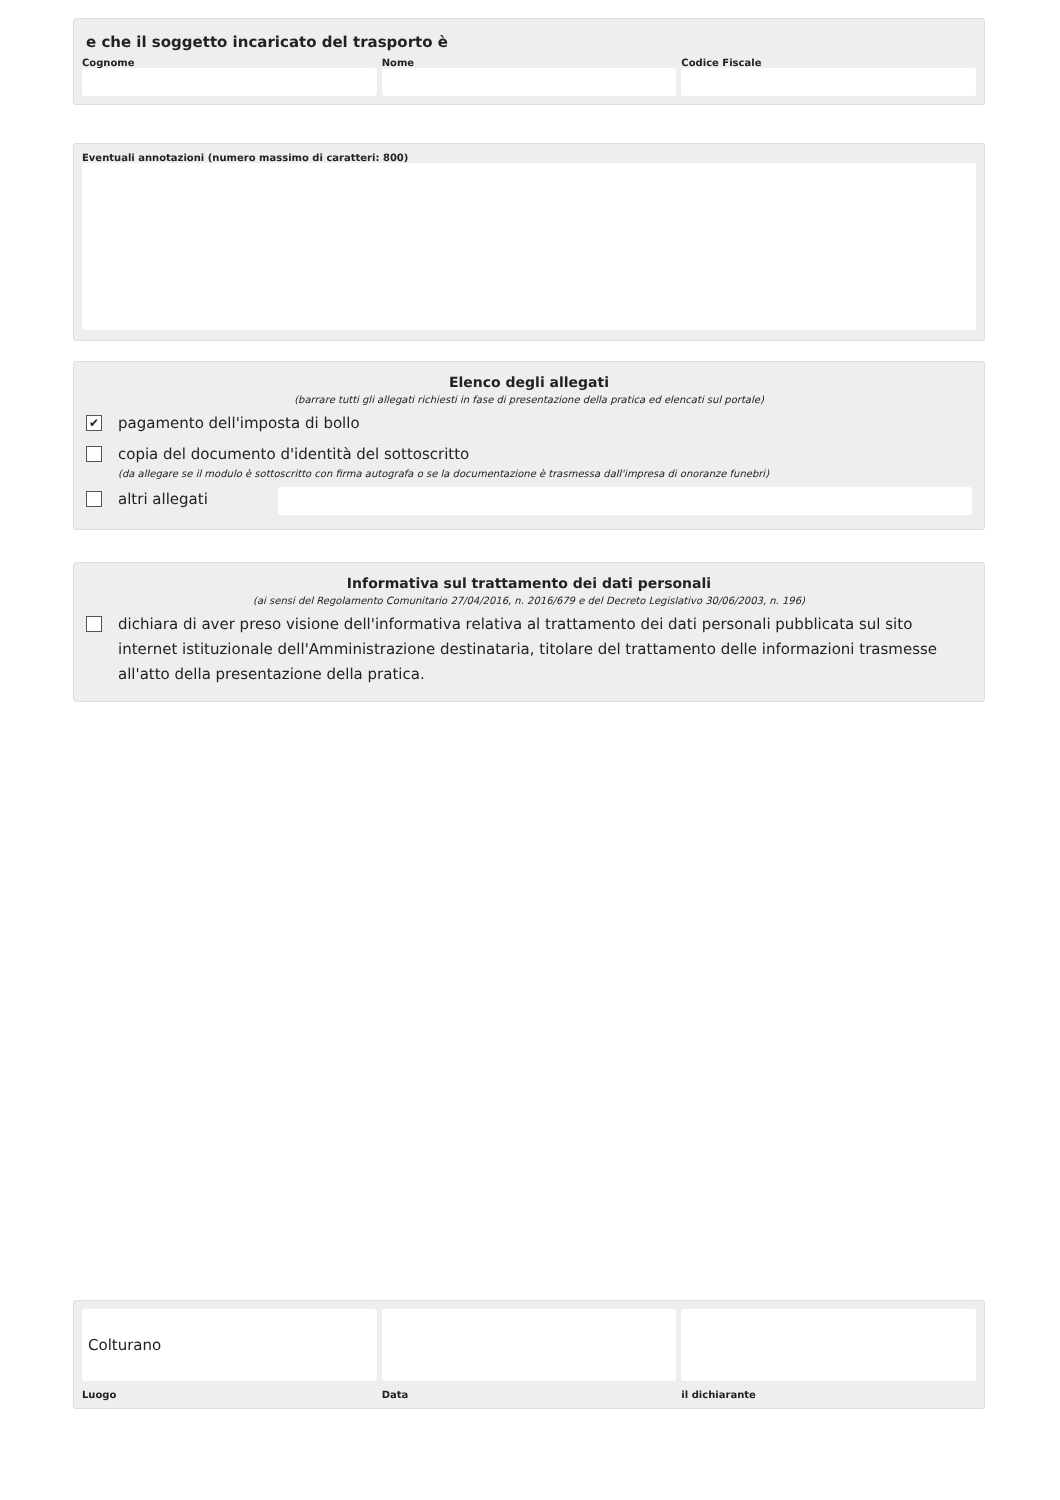e che il soggetto incaricato del trasporto è
Cognome Nome Codice Fiscale
Eventuali annotazioni (numero massimo di caratteri: 800)
Elenco degli allegati
(barrare tutti gli allegati richiesti in fase di presentazione della pratica ed elencati sul portale)
✔
pagamento dell'imposta di bollo
copia del documento d'identità del sottoscritto
(da allegare se il modulo è sottoscritto con firma autografa o se la documentazione è trasmessa dall'impresa di onoranze funebri)
altri allegati
Informativa sul trattamento dei dati personali
(ai sensi del Regolamento Comunitario 27/04/2016, n. 2016/679 e del Decreto Legislativo 30/06/2003, n. 196)
dichiara di aver preso visione dell'informativa relativa al trattamento dei dati personali pubblicata sul sito internet istituzionale dell'Amministrazione destinataria, titolare del trattamento delle informazioni trasmesse all'atto della presentazione della pratica.
Colturano
Luogo
Data il dichiarante